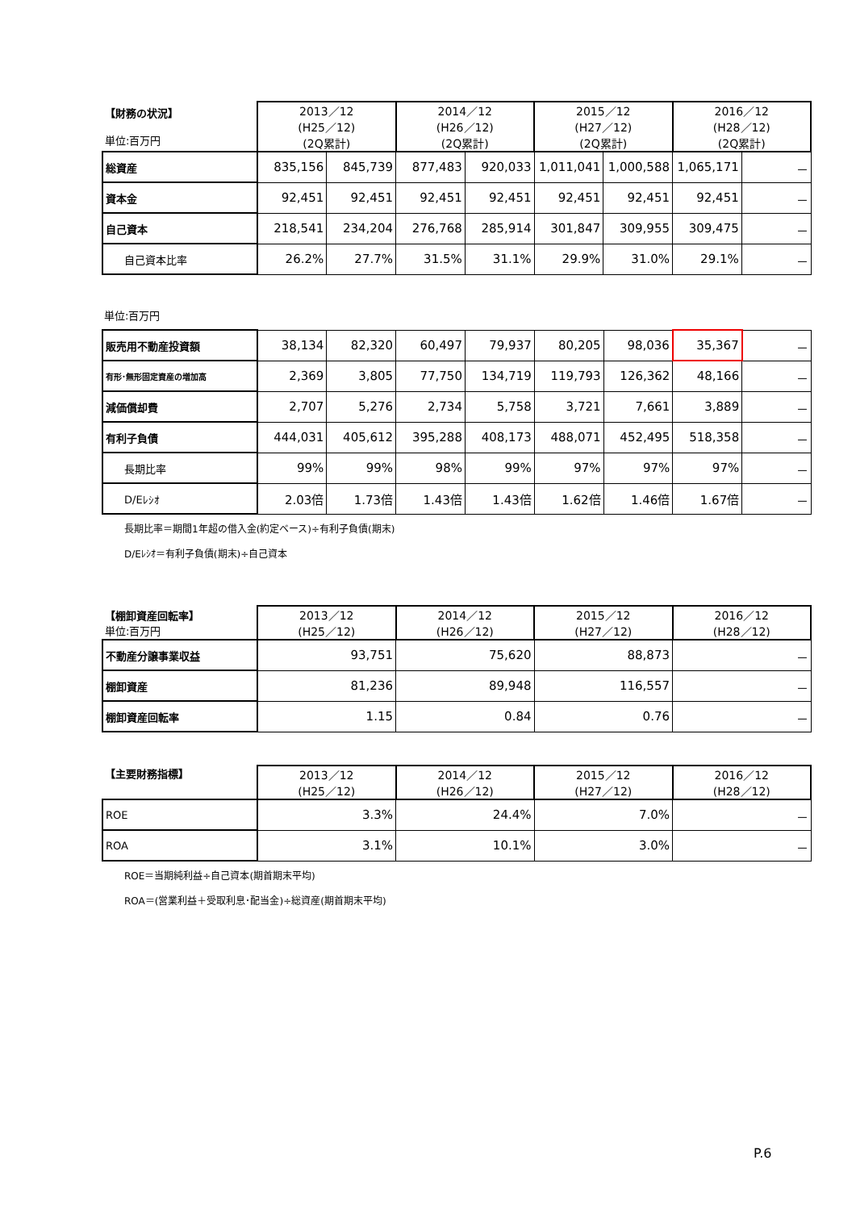| 【財務の状況】 単位:百万円 | 2013／12 (H25／12) (2Q累計) | | 2014／12 (H26／12) (2Q累計) | | 2015／12 (H27／12) (2Q累計) | | 2016／12 (H28／12) (2Q累計) | |
| 総資産 | 835,156 | 845,739 | 877,483 | 920,033 | 1,011,041 | 1,000,588 | 1,065,171 | － |
| 資本金 | 92,451 | 92,451 | 92,451 | 92,451 | 92,451 | 92,451 | 92,451 | － |
| 自己資本 | 218,541 | 234,204 | 276,768 | 285,914 | 301,847 | 309,955 | 309,475 | － |
| 自己資本比率 | 26.2% | 27.7% | 31.5% | 31.1% | 29.9% | 31.0% | 29.1% | － |
単位:百万円
| 販売用不動産投資額 | 38,134 | 82,320 | 60,497 | 79,937 | 80,205 | 98,036 | 35,367 | － |
| 有形･無形固定資産の増加高 | 2,369 | 3,805 | 77,750 | 134,719 | 119,793 | 126,362 | 48,166 | － |
| 減価償却費 | 2,707 | 5,276 | 2,734 | 5,758 | 3,721 | 7,661 | 3,889 | － |
| 有利子負債 | 444,031 | 405,612 | 395,288 | 408,173 | 488,071 | 452,495 | 518,358 | － |
| 長期比率 | 99% | 99% | 98% | 99% | 97% | 97% | 97% | － |
| D/Eﾚｼｵ | 2.03倍 | 1.73倍 | 1.43倍 | 1.43倍 | 1.62倍 | 1.46倍 | 1.67倍 | － |
長期比率＝期間1年超の借入金(約定ベース)÷有利子負債(期末)
D/Eﾚｼｵ＝有利子負債(期末)÷自己資本
| 【棚卸資産回転率】 単位:百万円 | 2013／12 (H25／12) | 2014／12 (H26／12) | 2015／12 (H27／12) | 2016／12 (H28／12) |
| 不動産分譲事業収益 | 93,751 | 75,620 | 88,873 | － |
| 棚卸資産 | 81,236 | 89,948 | 116,557 | － |
| 棚卸資産回転率 | 1.15 | 0.84 | 0.76 | － |
| 【主要財務指標】 | 2013／12 (H25／12) | 2014／12 (H26／12) | 2015／12 (H27／12) | 2016／12 (H28／12) |
| ROE | 3.3% | 24.4% | 7.0% | － |
| ROA | 3.1% | 10.1% | 3.0% | － |
ROE＝当期純利益÷自己資本(期首期末平均)
ROA＝(営業利益＋受取利息･配当金)÷総資産(期首期末平均)
P.6